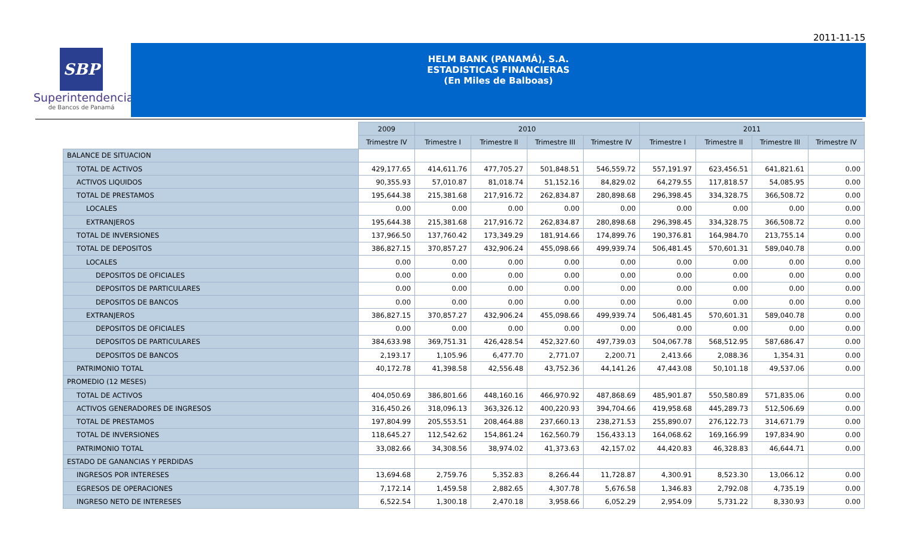2011-11-15
SBP
Superintendencia
de Bancos de Panamá
HELM BANK (PANAMÁ), S.A.
ESTADISTICAS FINANCIERAS
(En Miles de Balboas)
| | 2009 | 2010 | | | | 2011 | | | |
| | Trimestre IV | Trimestre I | Trimestre II | Trimestre III | Trimestre IV | Trimestre I | Trimestre II | Trimestre III | Trimestre IV |
| BALANCE DE SITUACION | | | | | | | | | |
| TOTAL DE ACTIVOS | 429,177.65 | 414,611.76 | 477,705.27 | 501,848.51 | 546,559.72 | 557,191.97 | 623,456.51 | 641,821.61 | 0.00 |
| ACTIVOS LIQUIDOS | 90,355.93 | 57,010.87 | 81,018.74 | 51,152.16 | 84,829.02 | 64,279.55 | 117,818.57 | 54,085.95 | 0.00 |
| TOTAL DE PRESTAMOS | 195,644.38 | 215,381.68 | 217,916.72 | 262,834.87 | 280,898.68 | 296,398.45 | 334,328.75 | 366,508.72 | 0.00 |
| LOCALES | 0.00 | 0.00 | 0.00 | 0.00 | 0.00 | 0.00 | 0.00 | 0.00 | 0.00 |
| EXTRANJEROS | 195,644.38 | 215,381.68 | 217,916.72 | 262,834.87 | 280,898.68 | 296,398.45 | 334,328.75 | 366,508.72 | 0.00 |
| TOTAL DE INVERSIONES | 137,966.50 | 137,760.42 | 173,349.29 | 181,914.66 | 174,899.76 | 190,376.81 | 164,984.70 | 213,755.14 | 0.00 |
| TOTAL DE DEPOSITOS | 386,827.15 | 370,857.27 | 432,906.24 | 455,098.66 | 499,939.74 | 506,481.45 | 570,601.31 | 589,040.78 | 0.00 |
| LOCALES | 0.00 | 0.00 | 0.00 | 0.00 | 0.00 | 0.00 | 0.00 | 0.00 | 0.00 |
| DEPOSITOS DE OFICIALES | 0.00 | 0.00 | 0.00 | 0.00 | 0.00 | 0.00 | 0.00 | 0.00 | 0.00 |
| DEPOSITOS DE PARTICULARES | 0.00 | 0.00 | 0.00 | 0.00 | 0.00 | 0.00 | 0.00 | 0.00 | 0.00 |
| DEPOSITOS DE BANCOS | 0.00 | 0.00 | 0.00 | 0.00 | 0.00 | 0.00 | 0.00 | 0.00 | 0.00 |
| EXTRANJEROS | 386,827.15 | 370,857.27 | 432,906.24 | 455,098.66 | 499,939.74 | 506,481.45 | 570,601.31 | 589,040.78 | 0.00 |
| DEPOSITOS DE OFICIALES | 0.00 | 0.00 | 0.00 | 0.00 | 0.00 | 0.00 | 0.00 | 0.00 | 0.00 |
| DEPOSITOS DE PARTICULARES | 384,633.98 | 369,751.31 | 426,428.54 | 452,327.60 | 497,739.03 | 504,067.78 | 568,512.95 | 587,686.47 | 0.00 |
| DEPOSITOS DE BANCOS | 2,193.17 | 1,105.96 | 6,477.70 | 2,771.07 | 2,200.71 | 2,413.66 | 2,088.36 | 1,354.31 | 0.00 |
| PATRIMONIO TOTAL | 40,172.78 | 41,398.58 | 42,556.48 | 43,752.36 | 44,141.26 | 47,443.08 | 50,101.18 | 49,537.06 | 0.00 |
| PROMEDIO (12 MESES) | | | | | | | | | |
| TOTAL DE ACTIVOS | 404,050.69 | 386,801.66 | 448,160.16 | 466,970.92 | 487,868.69 | 485,901.87 | 550,580.89 | 571,835.06 | 0.00 |
| ACTIVOS GENERADORES DE INGRESOS | 316,450.26 | 318,096.13 | 363,326.12 | 400,220.93 | 394,704.66 | 419,958.68 | 445,289.73 | 512,506.69 | 0.00 |
| TOTAL DE PRESTAMOS | 197,804.99 | 205,553.51 | 208,464.88 | 237,660.13 | 238,271.53 | 255,890.07 | 276,122.73 | 314,671.79 | 0.00 |
| TOTAL DE INVERSIONES | 118,645.27 | 112,542.62 | 154,861.24 | 162,560.79 | 156,433.13 | 164,068.62 | 169,166.99 | 197,834.90 | 0.00 |
| PATRIMONIO TOTAL | 33,082.66 | 34,308.56 | 38,974.02 | 41,373.63 | 42,157.02 | 44,420.83 | 46,328.83 | 46,644.71 | 0.00 |
| ESTADO DE GANANCIAS Y PERDIDAS | | | | | | | | | |
| INGRESOS POR INTERESES | 13,694.68 | 2,759.76 | 5,352.83 | 8,266.44 | 11,728.87 | 4,300.91 | 8,523.30 | 13,066.12 | 0.00 |
| EGRESOS DE OPERACIONES | 7,172.14 | 1,459.58 | 2,882.65 | 4,307.78 | 5,676.58 | 1,346.83 | 2,792.08 | 4,735.19 | 0.00 |
| INGRESO NETO DE INTERESES | 6,522.54 | 1,300.18 | 2,470.18 | 3,958.66 | 6,052.29 | 2,954.09 | 5,731.22 | 8,330.93 | 0.00 |